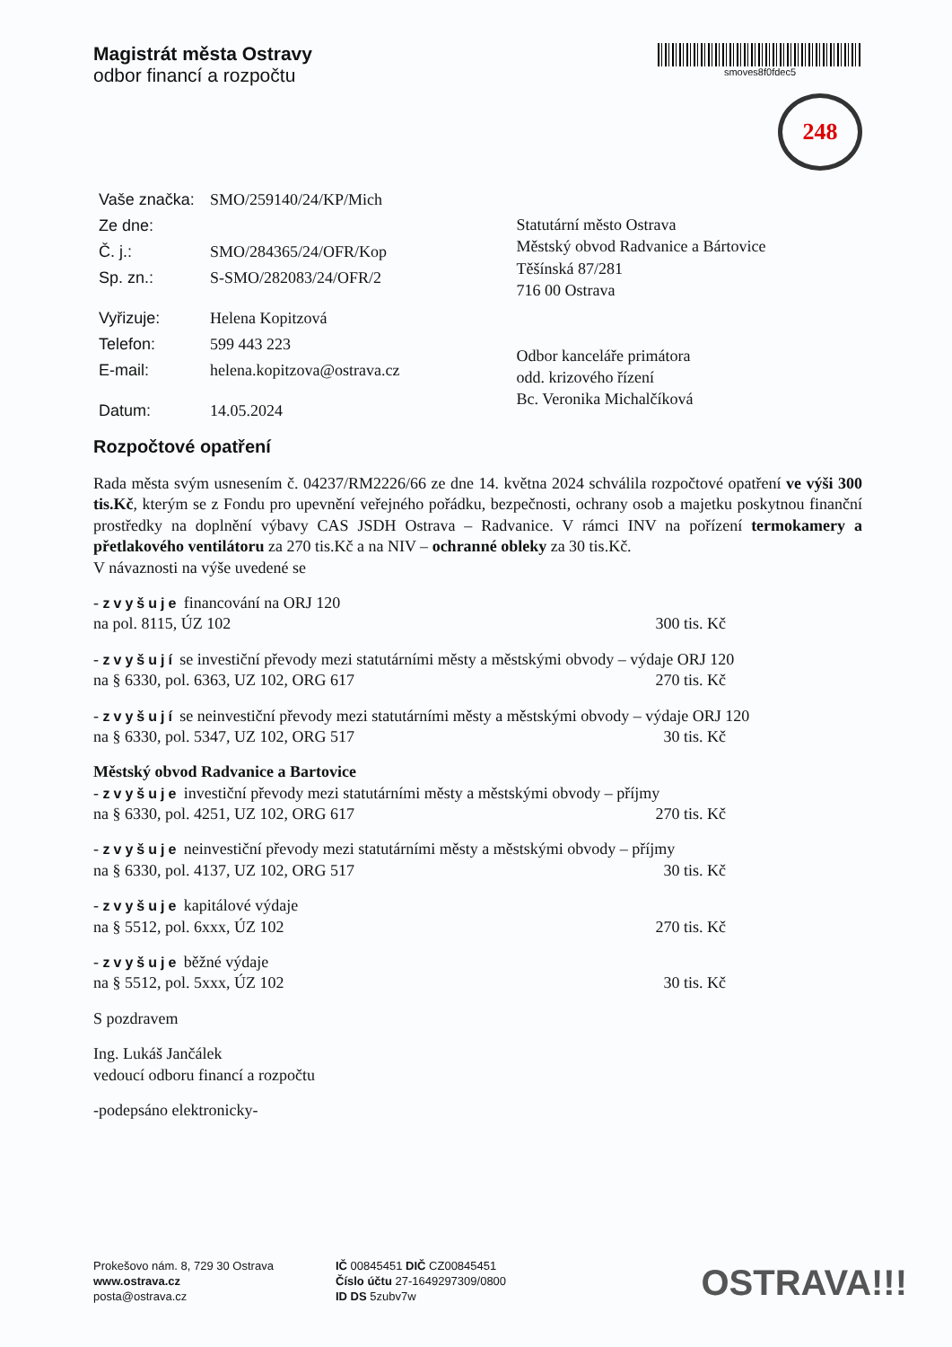Magistrát města Ostravy
odbor financí a rozpočtu
smoves8f0fdec5
248
| Vaše značka: | SMO/259140/24/KP/Mich |
| Ze dne: | |
| Č. j.: | SMO/284365/24/OFR/Kop |
| Sp. zn.: | S-SMO/282083/24/OFR/2 |
| Vyřizuje: | Helena Kopitzová |
| Telefon: | 599 443 223 |
| E-mail: | helena.kopitzova@ostrava.cz |
| Datum: | 14.05.2024 |
Statutární město Ostrava
Městský obvod Radvanice a Bártovice
Těšínská 87/281
716 00 Ostrava
Odbor kanceláře primátora
odd. krizového řízení
Bc. Veronika Michalčíková
Rozpočtové opatření
Rada města svým usnesením č. 04237/RM2226/66 ze dne 14. května 2024 schválila rozpočtové opatření ve výši 300 tis.Kč, kterým se z Fondu pro upevnění veřejného pořádku, bezpečnosti, ochrany osob a majetku poskytnou finanční prostředky na doplnění výbavy CAS JSDH Ostrava – Radvanice. V rámci INV na pořízení termokamery a přetlakového ventilátoru za 270 tis.Kč a na NIV – ochranné obleky za 30 tis.Kč.
V návaznosti na výše uvedené se
- zvyšuje financování na ORJ 120
na pol. 8115, ÚZ 102 300 tis. Kč
- zvyšují se investiční převody mezi statutárními městy a městskými obvody – výdaje ORJ 120
na § 6330, pol. 6363, UZ 102, ORG 617 270 tis. Kč
- zvyšují se neinvestiční převody mezi statutárními městy a městskými obvody – výdaje ORJ 120
na § 6330, pol. 5347, UZ 102, ORG 517 30 tis. Kč
Městský obvod Radvanice a Bartovice
- zvyšuje investiční převody mezi statutárními městy a městskými obvody – příjmy
na § 6330, pol. 4251, UZ 102, ORG 617 270 tis. Kč
- zvyšuje neinvestiční převody mezi statutárními městy a městskými obvody – příjmy
na § 6330, pol. 4137, UZ 102, ORG 517 30 tis. Kč
- zvyšuje kapitálové výdaje
na § 5512, pol. 6xxx, ÚZ 102 270 tis. Kč
- zvyšuje běžné výdaje
na § 5512, pol. 5xxx, ÚZ 102 30 tis. Kč
S pozdravem
Ing. Lukáš Jančálek
vedoucí odboru financí a rozpočtu
-podepsáno elektronicky-
Prokešovo nám. 8, 729 30 Ostrava
www.ostrava.cz
posta@ostrava.cz
IČ 00845451 DIČ CZ00845451
Číslo účtu 27-1649297309/0800
ID DS 5zubv7w
OSTRAVA!!!